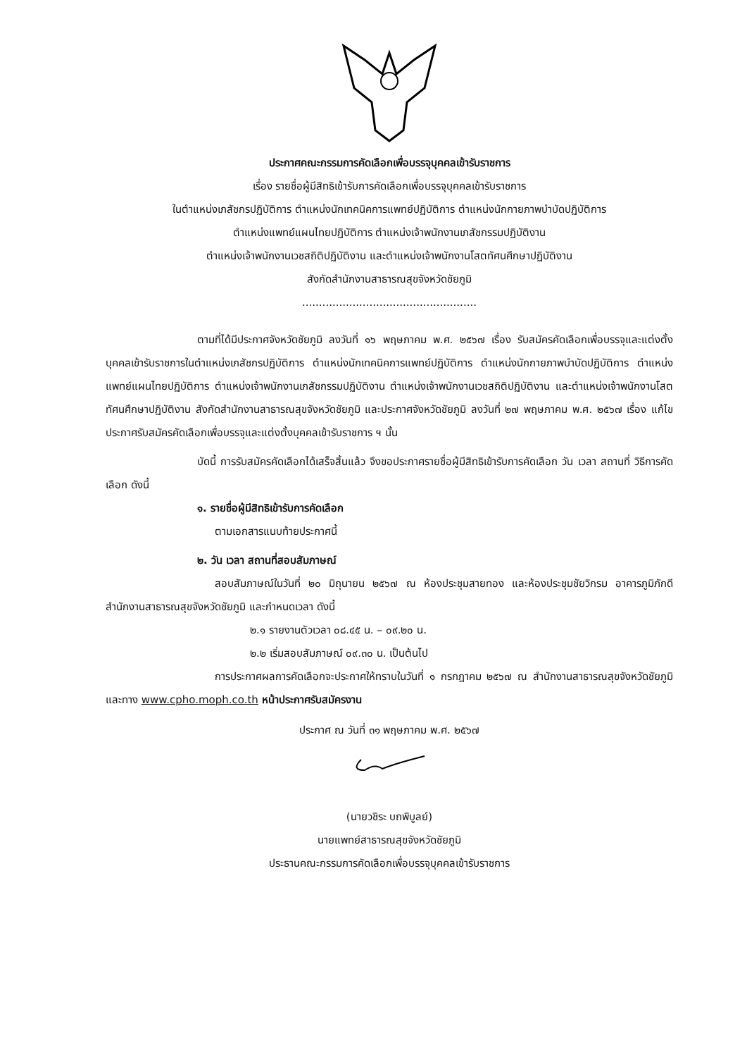ประกาศคณะกรรมการคัดเลือกเพื่อบรรจุบุคคลเข้ารับราชการ
เรื่อง รายชื่อผู้มีสิทธิเข้ารับการคัดเลือกเพื่อบรรจุบุคคลเข้ารับราชการ
ในตำแหน่งเภสัชกรปฏิบัติการ ตำแหน่งนักเทคนิคการแพทย์ปฏิบัติการ ตำแหน่งนักกายภาพบำบัดปฏิบัติการ
ตำแหน่งแพทย์แผนไทยปฏิบัติการ ตำแหน่งเจ้าพนักงานเภสัชกรรมปฏิบัติงาน
ตำแหน่งเจ้าพนักงานเวชสถิติปฏิบัติงาน และตำแหน่งเจ้าพนักงานโสตทัศนศึกษาปฏิบัติงาน
สังกัดสำนักงานสาธารณสุขจังหวัดชัยภูมิ
....................................................
ตามที่ได้มีประกาศจังหวัดชัยภูมิ ลงวันที่ ๑๖ พฤษภาคม พ.ศ. ๒๕๖๗ เรื่อง รับสมัครคัดเลือกเพื่อบรรจุและแต่งตั้งบุคคลเข้ารับราชการในตำแหน่งเภสัชกรปฏิบัติการ ตำแหน่งนักเทคนิคการแพทย์ปฏิบัติการ ตำแหน่งนักกายภาพบำบัดปฏิบัติการ ตำแหน่งแพทย์แผนไทยปฏิบัติการ ตำแหน่งเจ้าพนักงานเภสัชกรรมปฏิบัติงาน ตำแหน่งเจ้าพนักงานเวชสถิติปฏิบัติงาน และตำแหน่งเจ้าพนักงานโสตทัศนศึกษาปฏิบัติงาน สังกัดสำนักงานสาธารณสุขจังหวัดชัยภูมิ และประกาศจังหวัดชัยภูมิ ลงวันที่ ๒๗ พฤษภาคม พ.ศ. ๒๕๖๗ เรื่อง แก้ไขประกาศรับสมัครคัดเลือกเพื่อบรรจุและแต่งตั้งบุคคลเข้ารับราชการ ฯ นั้น
บัดนี้ การรับสมัครคัดเลือกได้เสร็จสิ้นแล้ว จึงขอประกาศรายชื่อผู้มีสิทธิเข้ารับการคัดเลือก วัน เวลา สถานที่ วิธีการคัดเลือก ดังนี้
๑. รายชื่อผู้มีสิทธิเข้ารับการคัดเลือก
ตามเอกสารแนบท้ายประกาศนี้
๒. วัน เวลา สถานที่สอบสัมภาษณ์
สอบสัมภาษณ์ในวันที่ ๒๐ มิถุนายน ๒๕๖๗ ณ ห้องประชุมสายทอง และห้องประชุมชัยวิกรม อาคารภูมิภักดี สำนักงานสาธารณสุขจังหวัดชัยภูมิ และกำหนดเวลา ดังนี้
๒.๑ รายงานตัวเวลา ๐๘.๔๕ น. – ๐๙.๒๐ น.
๒.๒ เริ่มสอบสัมภาษณ์ ๐๙.๓๐ น. เป็นต้นไป
การประกาศผลการคัดเลือกจะประกาศให้ทราบในวันที่ ๑ กรกฎาคม ๒๕๖๗ ณ สำนักงานสาธารณสุขจังหวัดชัยภูมิ และทาง www.cpho.moph.co.th หน้าประกาศรับสมัครงาน
ประกาศ ณ วันที่ ๓๑ พฤษภาคม พ.ศ. ๒๕๖๗
(นายวชิระ บถพิบูลย์)
นายแพทย์สาธารณสุขจังหวัดชัยภูมิ
ประธานคณะกรรมการคัดเลือกเพื่อบรรจุบุคคลเข้ารับราชการ